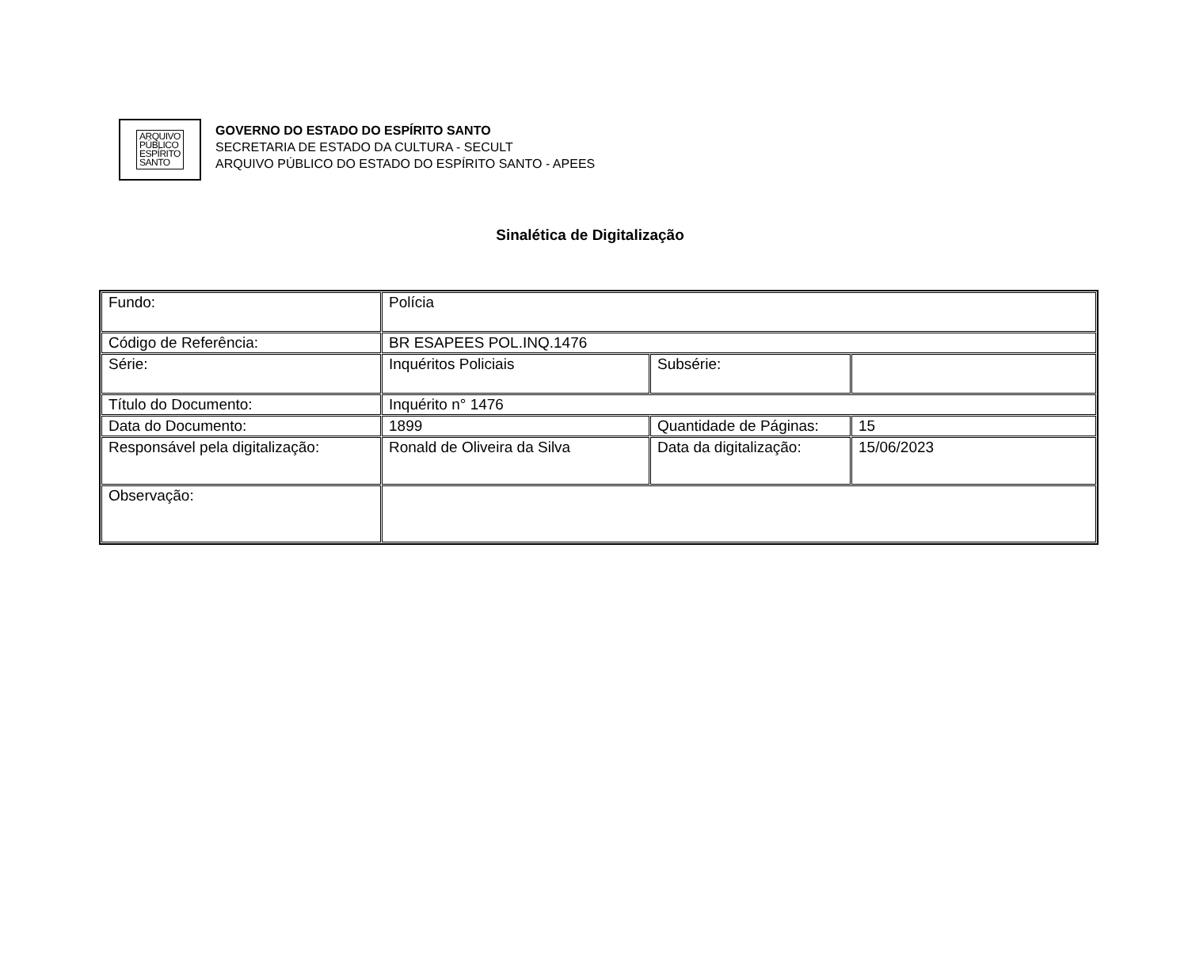ARQUIVO
PÚBLICO
ESPÍRITO
SANTO
GOVERNO DO ESTADO DO ESPÍRITO SANTO
SECRETARIA DE ESTADO DA CULTURA - SECULT
ARQUIVO PÚBLICO DO ESTADO DO ESPÍRITO SANTO - APEES
Sinalética de Digitalização
| Fundo: | Polícia | | |
| Código de Referência: | BR ESAPEES POL.INQ.1476 | | |
| Série: | Inquéritos Policiais | Subsérie: | |
| Título do Documento: | Inquérito n° 1476 | | |
| Data do Documento: | 1899 | Quantidade de Páginas: | 15 |
| Responsável pela digitalização: | Ronald de Oliveira da Silva | Data da digitalização: | 15/06/2023 |
| Observação: | | | |